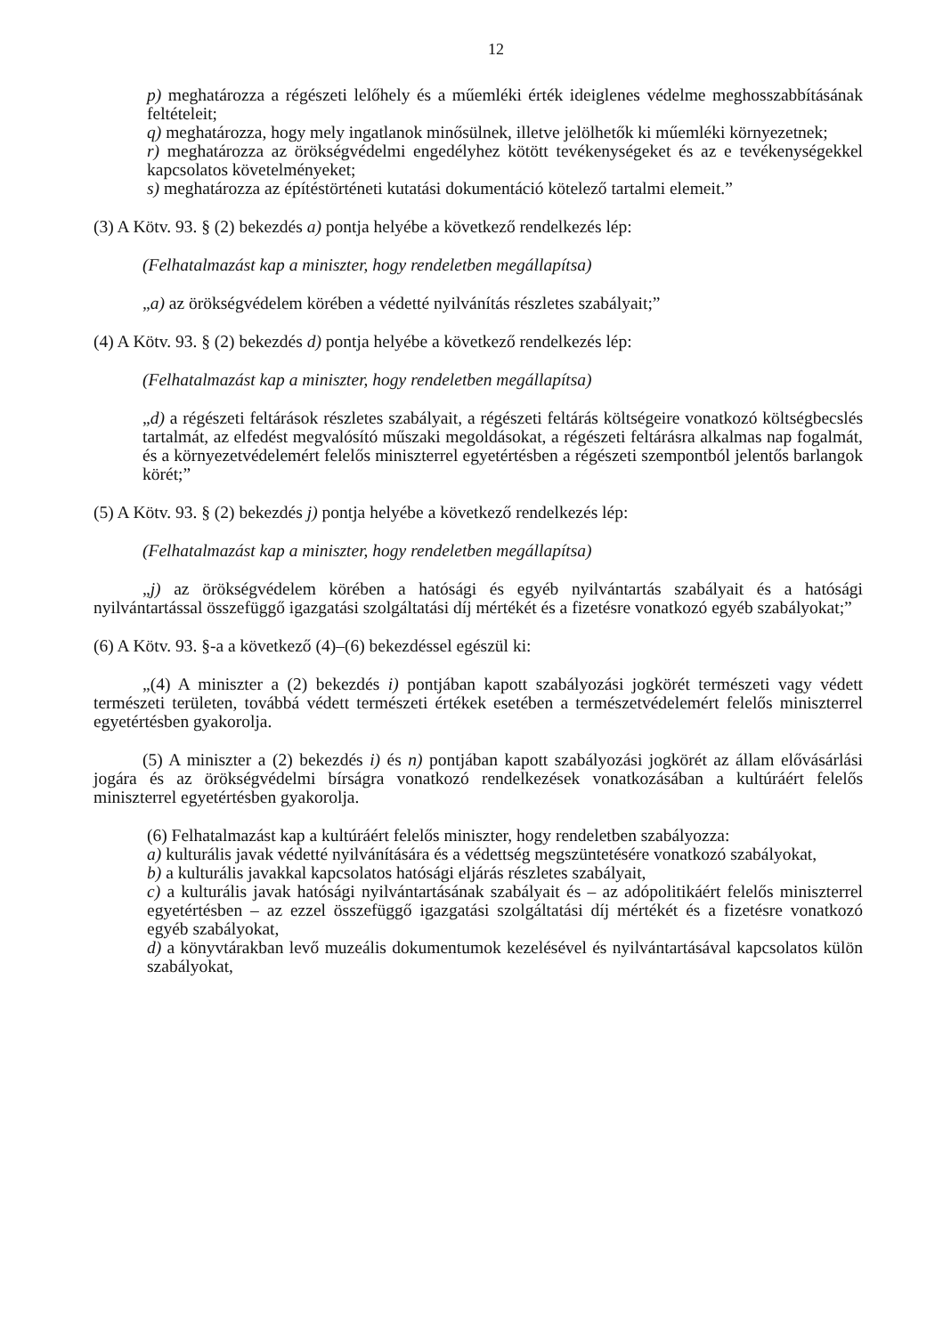12
p) meghatározza a régészeti lelőhely és a műemléki érték ideiglenes védelme meghosszabbításának feltételeit;
q) meghatározza, hogy mely ingatlanok minősülnek, illetve jelölhetők ki műemléki környezetnek;
r) meghatározza az örökségvédelmi engedélyhez kötött tevékenységeket és az e tevékenységekkel kapcsolatos követelményeket;
s) meghatározza az építéstörténeti kutatási dokumentáció kötelező tartalmi elemeit.”
(3) A Kötv. 93. § (2) bekezdés a) pontja helyébe a következő rendelkezés lép:
(Felhatalmazást kap a miniszter, hogy rendeletben megállapítsa)
„a) az örökségvédelem körében a védetté nyilvánítás részletes szabályait;”
(4) A Kötv. 93. § (2) bekezdés d) pontja helyébe a következő rendelkezés lép:
(Felhatalmazást kap a miniszter, hogy rendeletben megállapítsa)
„d) a régészeti feltárások részletes szabályait, a régészeti feltárás költségeire vonatkozó költségbecslés tartalmát, az elfedést megvalósító műszaki megoldásokat, a régészeti feltárásra alkalmas nap fogalmát, és a környezetvédelemért felelős miniszterrel egyetértésben a régészeti szempontból jelentős barlangok körét;”
(5) A Kötv. 93. § (2) bekezdés j) pontja helyébe a következő rendelkezés lép:
(Felhatalmazást kap a miniszter, hogy rendeletben megállapítsa)
„j) az örökségvédelem körében a hatósági és egyéb nyilvántartás szabályait és a hatósági nyilvántartással összefüggő igazgatási szolgáltatási díj mértékét és a fizetésre vonatkozó egyéb szabályokat;”
(6) A Kötv. 93. §-a a következő (4)–(6) bekezdéssel egészül ki:
„(4) A miniszter a (2) bekezdés i) pontjában kapott szabályozási jogkörét természeti vagy védett természeti területen, továbbá védett természeti értékek esetében a természetvédelemért felelős miniszterrel egyetértésben gyakorolja.
(5) A miniszter a (2) bekezdés i) és n) pontjában kapott szabályozási jogkörét az állam elővásárlási jogára és az örökségvédelmi bírságra vonatkozó rendelkezések vonatkozásában a kultúráért felelős miniszterrel egyetértésben gyakorolja.
(6) Felhatalmazást kap a kultúráért felelős miniszter, hogy rendeletben szabályozza:
a) kulturális javak védetté nyilvánítására és a védettség megszüntetésére vonatkozó szabályokat,
b) a kulturális javakkal kapcsolatos hatósági eljárás részletes szabályait,
c) a kulturális javak hatósági nyilvántartásának szabályait és – az adópolitikáért felelős miniszterrel egyetértésben – az ezzel összefüggő igazgatási szolgáltatási díj mértékét és a fizetésre vonatkozó egyéb szabályokat,
d) a könyvtárakban levő muzeális dokumentumok kezelésével és nyilvántartásával kapcsolatos külön szabályokat,